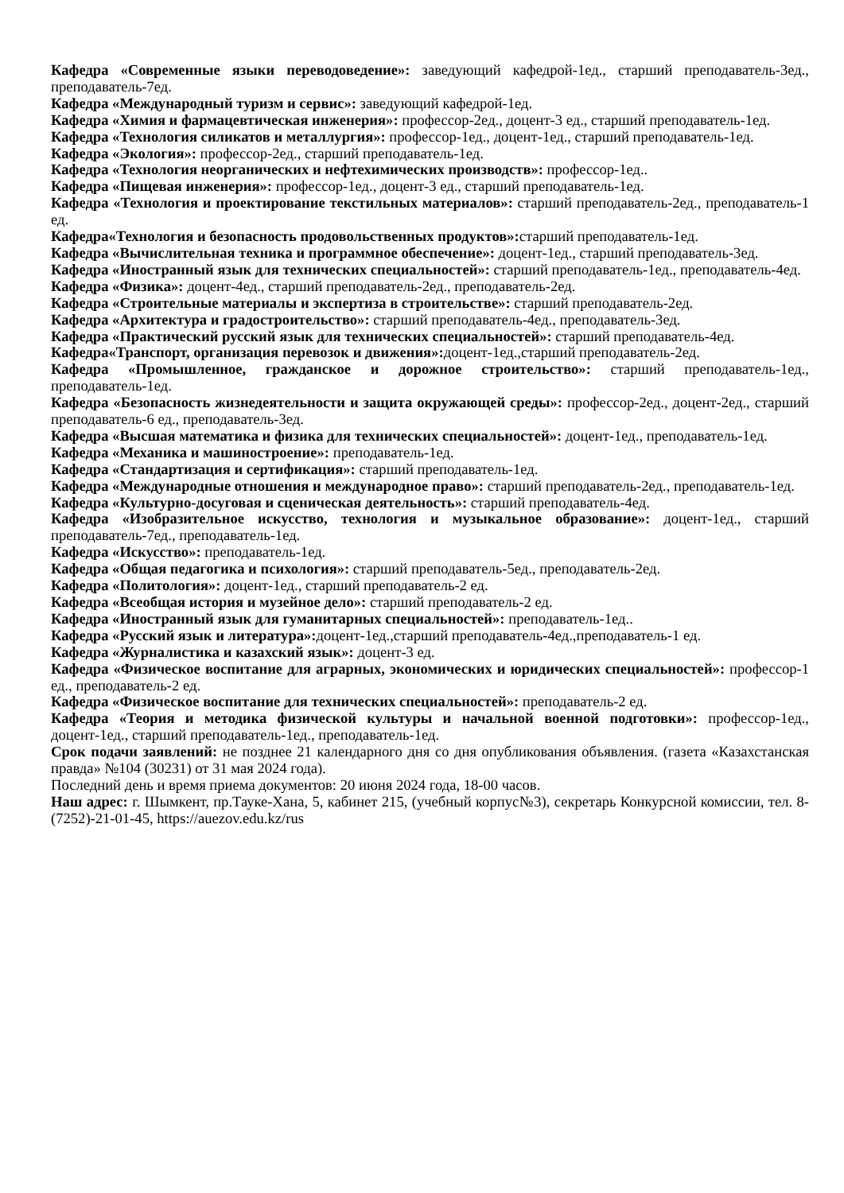Кафедра «Современные языки переводоведение»: заведующий кафедрой-1ед., старший преподаватель-3ед., преподаватель-7ед.
Кафедра «Международный туризм и сервис»: заведующий кафедрой-1ед.
Кафедра «Химия и фармацевтическая инженерия»: профессор-2ед., доцент-3 ед., старший преподаватель-1ед.
Кафедра «Технология силикатов и металлургия»: профессор-1ед., доцент-1ед., старший преподаватель-1ед.
Кафедра «Экология»: профессор-2ед., старший преподаватель-1ед.
Кафедра «Технология неорганических и нефтехимических производств»: профессор-1ед..
Кафедра «Пищевая инженерия»: профессор-1ед., доцент-3 ед., старший преподаватель-1ед.
Кафедра «Технология и проектирование текстильных материалов»: старший преподаватель-2ед., преподаватель-1 ед.
Кафедра«Технология и безопасность продовольственных продуктов»: старший преподаватель-1ед.
Кафедра «Вычислительная техника и программное обеспечение»: доцент-1ед., старший преподаватель-3ед.
Кафедра «Иностранный язык для технических специальностей»: старший преподаватель-1ед., преподаватель-4ед.
Кафедра «Физика»: доцент-4ед., старший преподаватель-2ед., преподаватель-2ед.
Кафедра «Строительные материалы и экспертиза в строительстве»: старший преподаватель-2ед.
Кафедра «Архитектура и градостроительство»: старший преподаватель-4ед., преподаватель-3ед.
Кафедра «Практический русский язык для технических специальностей»: старший преподаватель-4ед.
Кафедра«Транспорт, организация перевозок и движения»: доцент-1ед.,старший преподаватель-2ед.
Кафедра «Промышленное, гражданское и дорожное строительство»: старший преподаватель-1ед., преподаватель-1ед.
Кафедра «Безопасность жизнедеятельности и защита окружающей среды»: профессор-2ед., доцент-2ед., старший преподаватель-6 ед., преподаватель-3ед.
Кафедра «Высшая математика и физика для технических специальностей»: доцент-1ед., преподаватель-1ед.
Кафедра «Механика и машиностроение»: преподаватель-1ед.
Кафедра «Стандартизация и сертификация»: старший преподаватель-1ед.
Кафедра «Международные отношения и международное право»: старший преподаватель-2ед., преподаватель-1ед.
Кафедра «Культурно-досуговая и сценическая деятельность»: старший преподаватель-4ед.
Кафедра «Изобразительное искусство, технология и музыкальное образование»: доцент-1ед., старший преподаватель-7ед., преподаватель-1ед.
Кафедра «Искусство»: преподаватель-1ед.
Кафедра «Общая педагогика и психология»: старший преподаватель-5ед., преподаватель-2ед.
Кафедра «Политология»: доцент-1ед., старший преподаватель-2 ед.
Кафедра «Всеобщая история и музейное дело»: старший преподаватель-2 ед.
Кафедра «Иностранный язык для гуманитарных специальностей»: преподаватель-1ед..
Кафедра «Русский язык и литература»: доцент-1ед.,старший преподаватель-4ед.,преподаватель-1 ед.
Кафедра «Журналистика и казахский язык»: доцент-3 ед.
Кафедра «Физическое воспитание для аграрных, экономических и юридических специальностей»: профессор-1 ед., преподаватель-2 ед.
Кафедра «Физическое воспитание для технических специальностей»: преподаватель-2 ед.
Кафедра «Теория и методика физической культуры и начальной военной подготовки»: профессор-1ед., доцент-1ед., старший преподаватель-1ед., преподаватель-1ед.
Срок подачи заявлений: не позднее 21 календарного дня со дня опубликования объявления. (газета «Казахстанская правда» №104 (30231) от 31 мая 2024 года).
Последний день и время приема документов: 20 июня 2024 года, 18-00 часов.
Наш адрес: г. Шымкент, пр.Тауке-Хана, 5, кабинет 215, (учебный корпус№3), секретарь Конкурсной комиссии, тел. 8-(7252)-21-01-45, https://auezov.edu.kz/rus